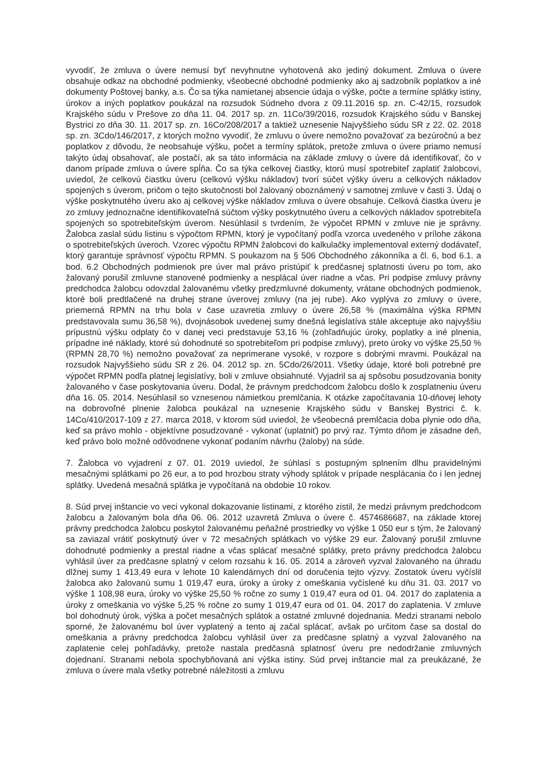vyvodiť, že zmluva o úvere nemusí byť nevyhnutne vyhotovená ako jediný dokument. Zmluva o úvere obsahuje odkaz na obchodné podmienky, všeobecné obchodné podmienky ako aj sadzobník poplatkov a iné dokumenty Poštovej banky, a.s. Čo sa týka namietanej absencie údaja o výške, počte a termíne splátky istiny, úrokov a iných poplatkov poukázal na rozsudok Súdneho dvora z 09.11.2016 sp. zn. C-42/15, rozsudok Krajského súdu v Prešove zo dňa 11. 04. 2017 sp. zn. 11Co/39/2016, rozsudok Krajského súdu v Banskej Bystrici zo dňa 30. 11. 2017 sp. zn. 16Co/208/2017 a taktiež uznesenie Najvyššieho súdu SR z 22. 02. 2018 sp. zn. 3Cdo/146/2017, z ktorých možno vyvodiť, že zmluvu o úvere nemožno považovať za bezúročnú a bez poplatkov z dôvodu, že neobsahuje výšku, počet a termíny splátok, pretože zmluva o úvere priamo nemusí takýto údaj obsahovať, ale postačí, ak sa táto informácia na základe zmluvy o úvere dá identifikovať, čo v danom prípade zmluva o úvere spĺňa. Čo sa týka celkovej čiastky, ktorú musí spotrebiteľ zaplatiť žalobcovi, uviedol, že celkovú čiastku úveru (celkovú výšku nákladov) tvorí súčet výšky úveru a celkových nákladov spojených s úverom, pričom o tejto skutočnosti bol žalovaný oboznámený v samotnej zmluve v časti 3. Údaj o výške poskytnutého úveru ako aj celkovej výške nákladov zmluva o úvere obsahuje. Celková čiastka úveru je zo zmluvy jednoznačne identifikovateľná súčtom výšky poskytnutého úveru a celkových nákladov spotrebiteľa spojených so spotrebiteľským úverom. Nesúhlasil s tvrdením, že výpočet RPMN v zmluve nie je správny. Žalobca zaslal súdu listinu s výpočtom RPMN, ktorý je vypočítaný podľa vzorca uvedeného v prílohe zákona o spotrebiteľských úveroch. Vzorec výpočtu RPMN žalobcovi do kalkulačky implementoval externý dodávateľ, ktorý garantuje správnosť výpočtu RPMN. S poukazom na § 506 Obchodného zákonníka a čl. 6, bod 6.1. a bod. 6.2 Obchodných podmienok pre úver mal právo pristúpiť k predčasnej splatnosti úveru po tom, ako žalovaný porušil zmluvne stanovené podmienky a nesplácal úver riadne a včas. Pri podpise zmluvy právny predchodca žalobcu odovzdal žalovanému všetky predzmluvné dokumenty, vrátane obchodných podmienok, ktoré boli predtlačené na druhej strane úverovej zmluvy (na jej rube). Ako vyplýva zo zmluvy o úvere, priemerná RPMN na trhu bola v čase uzavretia zmluvy o úvere 26,58 % (maximálna výška RPMN predstavovala sumu 36,58 %), dvojnásobok uvedenej sumy dnešná legislatíva stále akceptuje ako najvyššiu prípustnú výšku odplaty čo v danej veci predstavuje 53,16 % (zohľadňujúc úroky, poplatky a iné plnenia, prípadne iné náklady, ktoré sú dohodnuté so spotrebiteľom pri podpise zmluvy), preto úroky vo výške 25,50 % (RPMN 28,70 %) nemožno považovať za neprimerane vysoké, v rozpore s dobrými mravmi. Poukázal na rozsudok Najvyššieho súdu SR z 26. 04. 2012 sp. zn. 5Cdo/26/2011. Všetky údaje, ktoré boli potrebné pre výpočet RPMN podľa platnej legislatívy, boli v zmluve obsiahnuté. Vyjadril sa aj spôsobu posudzovania bonity žalovaného v čase poskytovania úveru. Dodal, že právnym predchodcom žalobcu došlo k zosplatneniu úveru dňa 16. 05. 2014. Nesúhlasil so vznesenou námietkou premlčania. K otázke započítavania 10-dňovej lehoty na dobrovoľné plnenie žalobca poukázal na uznesenie Krajského súdu v Banskej Bystrici č. k. 14Co/410/2017-109 z 27. marca 2018, v ktorom súd uviedol, že všeobecná premlčacia doba plynie odo dňa, keď sa právo mohlo - objektívne posudzované - vykonať (uplatniť) po prvý raz. Týmto dňom je zásadne deň, keď právo bolo možné odôvodnene vykonať podaním návrhu (žaloby) na súde.
7. Žalobca vo vyjadrení z 07. 01. 2019 uviedol, že súhlasí s postupným splnením dlhu pravidelnými mesačnými splátkami po 26 eur, a to pod hrozbou straty výhody splátok v prípade nesplácania čo i len jednej splátky. Uvedená mesačná splátka je vypočítaná na obdobie 10 rokov.
8. Súd prvej inštancie vo veci vykonal dokazovanie listinami, z ktorého zistil, že medzi právnym predchodcom žalobcu a žalovaným bola dňa 06. 06. 2012 uzavretá Zmluva o úvere č. 4574686687, na základe ktorej právny predchodca žalobcu poskytol žalovanému peňažné prostriedky vo výške 1 050 eur s tým, že žalovaný sa zaviazal vrátiť poskytnutý úver v 72 mesačných splátkach vo výške 29 eur. Žalovaný porušil zmluvne dohodnuté podmienky a prestal riadne a včas splácať mesačné splátky, preto právny predchodca žalobcu vyhlásil úver za predčasne splatný v celom rozsahu k 16. 05. 2014 a zároveň vyzval žalovaného na úhradu dlžnej sumy 1 413,49 eura v lehote 10 kalendárnych dní od doručenia tejto výzvy. Zostatok úveru vyčíslil žalobca ako žalovanú sumu 1 019,47 eura, úroky a úroky z omeškania vyčíslené ku dňu 31. 03. 2017 vo výške 1 108,98 eura, úroky vo výške 25,50 % ročne zo sumy 1 019,47 eura od 01. 04. 2017 do zaplatenia a úroky z omeškania vo výške 5,25 % ročne zo sumy 1 019,47 eura od 01. 04. 2017 do zaplatenia. V zmluve bol dohodnutý úrok, výška a počet mesačných splátok a ostatné zmluvné dojednania. Medzi stranami nebolo sporné, že žalovanému bol úver vyplatený a tento aj začal splácať, avšak po určitom čase sa dostal do omeškania a právny predchodca žalobcu vyhlásil úver za predčasne splatný a vyzval žalovaného na zaplatenie celej pohľadávky, pretože nastala predčasná splatnosť úveru pre nedodržanie zmluvných dojednaní. Stranami nebola spochybňovaná ani výška istiny. Súd prvej inštancie mal za preukázané, že zmluva o úvere mala všetky potrebné náležitosti a zmluvu